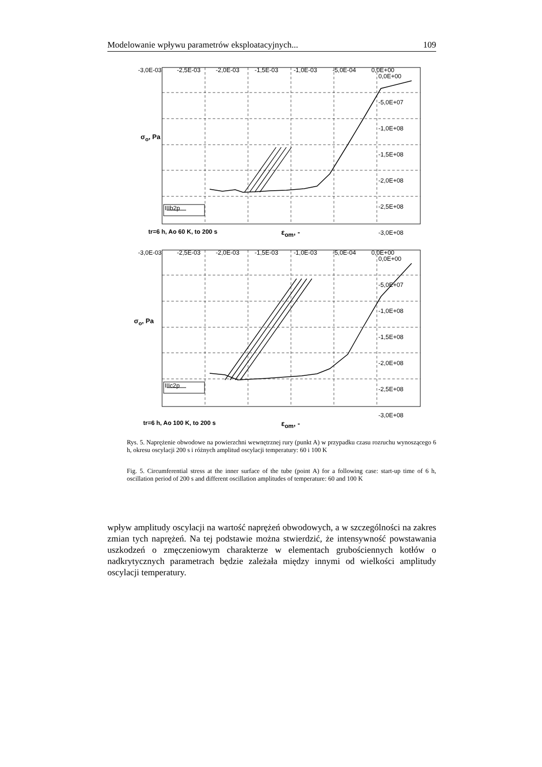Modelowanie wpływu parametrów eksploatacyjnych... 109
-3,0E-03 -2,5E-03 -2,0E-03 -1,5E-03 -1,0E-03 -5,0E-04 0,0E+00
0,0E+00
-5,0E+07
-1,0E+08
-1,5E+08
-2,0E+08
-2,5E+08
-3,0E+08
IIIb2p
σ<sub>o</sub>, Pa
tr=6 h, Ao 60 K, to 200 s ε<sub>om</sub>, -
-3,0E-03 -2,5E-03 -2,0E-03 -1,5E-03 -1,0E-03 -5,0E-04 0,0E+00
0,0E+00
-5,0E+07
-1,0E+08
-1,5E+08
-2,0E+08
-2,5E+08
-3,0E+08
IIIc2p
σ<sub>o</sub>, Pa
tr=6 h, Ao 100 K, to 200 s ε<sub>om</sub>, -
Rys. 5. Naprężenie obwodowe na powierzchni wewnętrznej rury (punkt A) w przypadku czasu rozruchu wynoszącego 6 h, okresu oscylacji 200 s i różnych amplitud oscylacji temperatury: 60 i 100 K
Fig. 5. Circumferential stress at the inner surface of the tube (point A) for a following case: start-up time of 6 h, oscillation period of 200 s and different oscillation amplitudes of temperature: 60 and 100 K
wpływ amplitudy oscylacji na wartość naprężeń obwodowych, a w szczególności na zakres zmian tych naprężeń. Na tej podstawie można stwierdzić, że intensywność powstawania uszkodzeń o zmęczeniowym charakterze w elementach grubościennych kotłów o nadkrytycznych parametrach będzie zależała między innymi od wielkości amplitudy oscylacji temperatury.